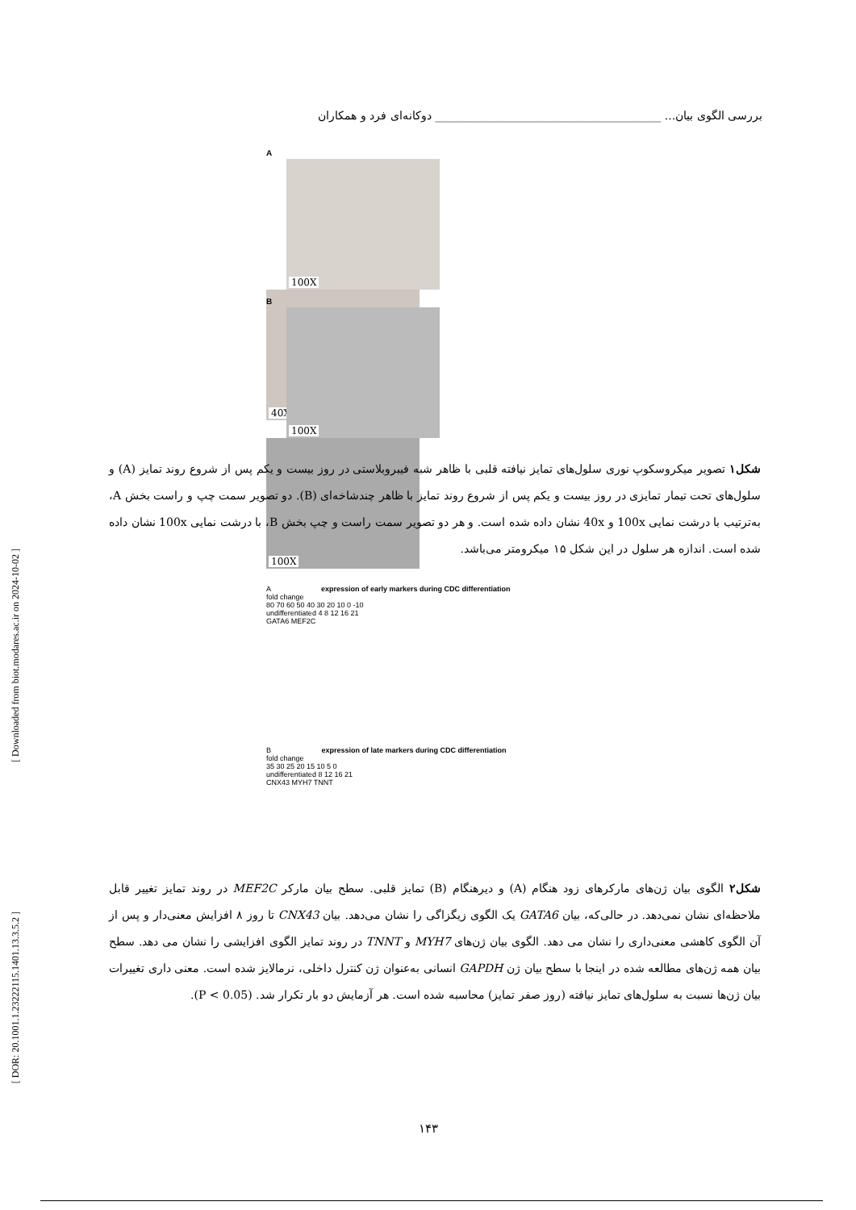بررسی الگوی بیان... ________________________________________ دوکانه‌ای فرد و همکاران
A
100X 40X
B
100X 100X
شکل۱ تصویر میکروسکوپ نوری سلول‌های تمایز نیافته قلبی با ظاهر شبه فیبروبلاستی در روز بیست و یکم پس از شروع روند تمایز (A) و سلول‌های تحت تیمار تمایزی در روز بیست و یکم پس از شروع روند تمایز با ظاهر چندشاخه‌ای (B). دو تصویر سمت چپ و راست بخش A، به‌ترتیب با درشت نمایی 100x و 40x نشان داده شده است. و هر دو تصویر سمت راست و چپ بخش B، با درشت نمایی 100x نشان داده شده است. اندازه هر سلول در این شکل ۱۵ میکرومتر می‌باشد.
A expression of early markers during CDC differentiation
fold change
80 70 60 50 40 30 20 10 0 -10
undifferentiated 4 8 12 16 21
GATA6 MEF2C
B expression of late markers during CDC differentiation
fold change
35 30 25 20 15 10 5 0
undifferentiated 8 12 16 21
CNX43 MYH7 TNNT
شکل۲ الگوی بیان ژن‌های مارکرهای زود هنگام (A) و دیرهنگام (B) تمایز قلبی. سطح بیان مارکر MEF2C در روند تمایز تغییر قابل ملاحظه‌ای نشان نمی‌دهد. در حالی‌که، بیان GATA6 یک الگوی زیگزاگی را نشان می‌دهد. بیان CNX43 تا روز ۸ افزایش معنی‌دار و پس از آن الگوی کاهشی معنی‌داری را نشان می دهد. الگوی بیان ژن‌های MYH7 و TNNT در روند تمایز الگوی افزایشی را نشان می دهد. سطح بیان همه ژن‌های مطالعه شده در اینجا با سطح بیان ژن GAPDH انسانی به‌عنوان ژن کنترل داخلی، نرمالایز شده است. معنی داری تغییرات بیان ژن‌ها نسبت به سلول‌های تمایز نیافته (روز صفر تمایز) محاسبه شده است. هر آزمایش دو بار تکرار شد. (P < 0.05).
[ Downloaded from biot.modares.ac.ir on 2024-10-02 ]
[ DOR: 20.1001.1.23222115.1401.13.3.5.2 ]
۱۴۳